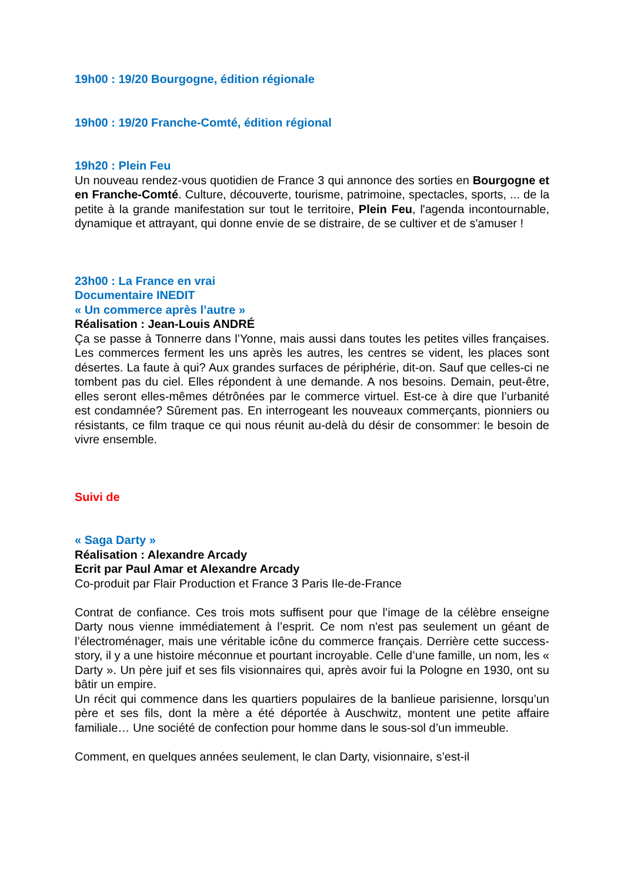19h00 : 19/20 Bourgogne, édition régionale
19h00 : 19/20 Franche-Comté, édition régional
19h20 : Plein Feu
Un nouveau rendez-vous quotidien de France 3 qui annonce des sorties en Bourgogne et en Franche-Comté. Culture, découverte, tourisme, patrimoine, spectacles, sports, ... de la petite à la grande manifestation sur tout le territoire, Plein Feu, l'agenda incontournable, dynamique et attrayant, qui donne envie de se distraire, de se cultiver et de s'amuser !
23h00 : La France en vrai
Documentaire INEDIT
« Un commerce après l’autre »
Réalisation : Jean-Louis ANDRÉ
Ça se passe à Tonnerre dans l’Yonne, mais aussi dans toutes les petites villes françaises. Les commerces ferment les uns après les autres, les centres se vident, les places sont désertes. La faute à qui? Aux grandes surfaces de périphérie, dit-on. Sauf que celles-ci ne tombent pas du ciel. Elles répondent à une demande. A nos besoins. Demain, peut-être, elles seront elles-mêmes détrônées par le commerce virtuel. Est-ce à dire que l’urbanité est condamnée? Sûrement pas. En interrogeant les nouveaux commerçants, pionniers ou résistants, ce film traque ce qui nous réunit au-delà du désir de consommer: le besoin de vivre ensemble.
Suivi de
« Saga Darty »
Réalisation : Alexandre Arcady
Ecrit par Paul Amar et Alexandre Arcady
Co-produit par Flair Production et France 3 Paris Ile-de-France
Contrat de confiance. Ces trois mots suffisent pour que l’image de la célèbre enseigne Darty nous vienne immédiatement à l’esprit. Ce nom n'est pas seulement un géant de l’électroménager, mais une véritable icône du commerce français. Derrière cette success-story, il y a une histoire méconnue et pourtant incroyable. Celle d’une famille, un nom, les « Darty ». Un père juif et ses fils visionnaires qui, après avoir fui la Pologne en 1930, ont su bâtir un empire.
Un récit qui commence dans les quartiers populaires de la banlieue parisienne, lorsqu’un père et ses fils, dont la mère a été déportée à Auschwitz, montent une petite affaire familiale… Une société de confection pour homme dans le sous-sol d’un immeuble.
Comment, en quelques années seulement, le clan Darty, visionnaire, s’est-il